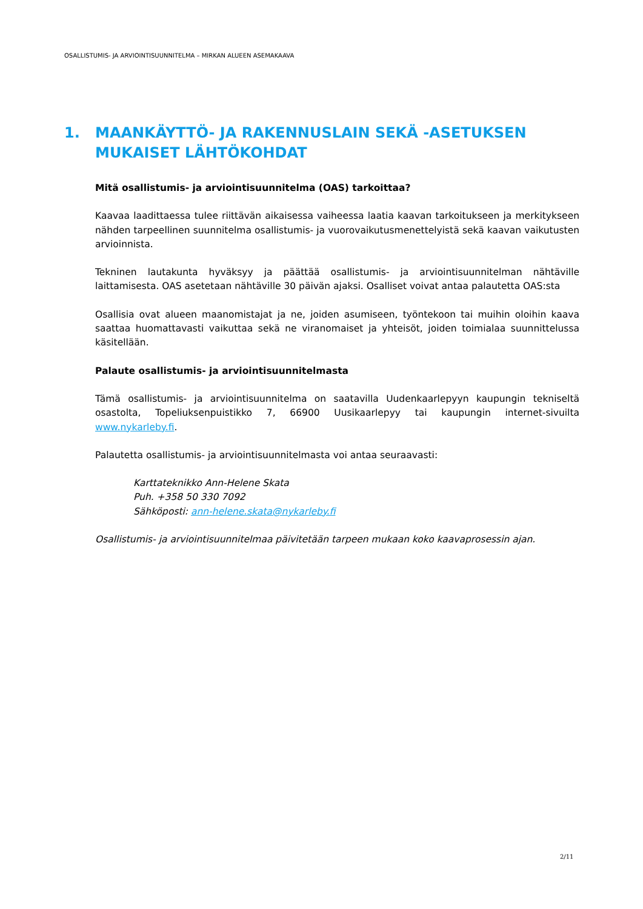OSALLISTUMIS- JA ARVIOINTISUUNNITELMA – MIRKAN ALUEEN ASEMAKAAVA
1. MAANKÄYTTÖ- JA RAKENNUSLAIN SEKÄ -ASETUKSEN MUKAISET LÄHTÖKOHDAT
Mitä osallistumis- ja arviointisuunnitelma (OAS) tarkoittaa?
Kaavaa laadittaessa tulee riittävän aikaisessa vaiheessa laatia kaavan tarkoitukseen ja merkitykseen nähden tarpeellinen suunnitelma osallistumis- ja vuorovaikutusmenettelyistä sekä kaavan vaikutusten arvioinnista.
Tekninen lautakunta hyväksyy ja päättää osallistumis- ja arviointisuunnitelman nähtäville laittamisesta. OAS asetetaan nähtäville 30 päivän ajaksi. Osalliset voivat antaa palautetta OAS:sta
Osallisia ovat alueen maanomistajat ja ne, joiden asumiseen, työntekoon tai muihin oloihin kaava saattaa huomattavasti vaikuttaa sekä ne viranomaiset ja yhteisöt, joiden toimialaa suunnittelussa käsitellään.
Palaute osallistumis- ja arviointisuunnitelmasta
Tämä osallistumis- ja arviointisuunnitelma on saatavilla Uudenkaarlepyyn kaupungin tekniseltä osastolta, Topeliuksenpuistikko 7, 66900 Uusikaarlepyy tai kaupungin internet-sivuilta www.nykarleby.fi.
Palautetta osallistumis- ja arviointisuunnitelmasta voi antaa seuraavasti:
Karttateknikko Ann-Helene Skata
Puh. +358 50 330 7092
Sähköposti: ann-helene.skata@nykarleby.fi
Osallistumis- ja arviointisuunnitelmaa päivitetään tarpeen mukaan koko kaavaprosessin ajan.
2/11